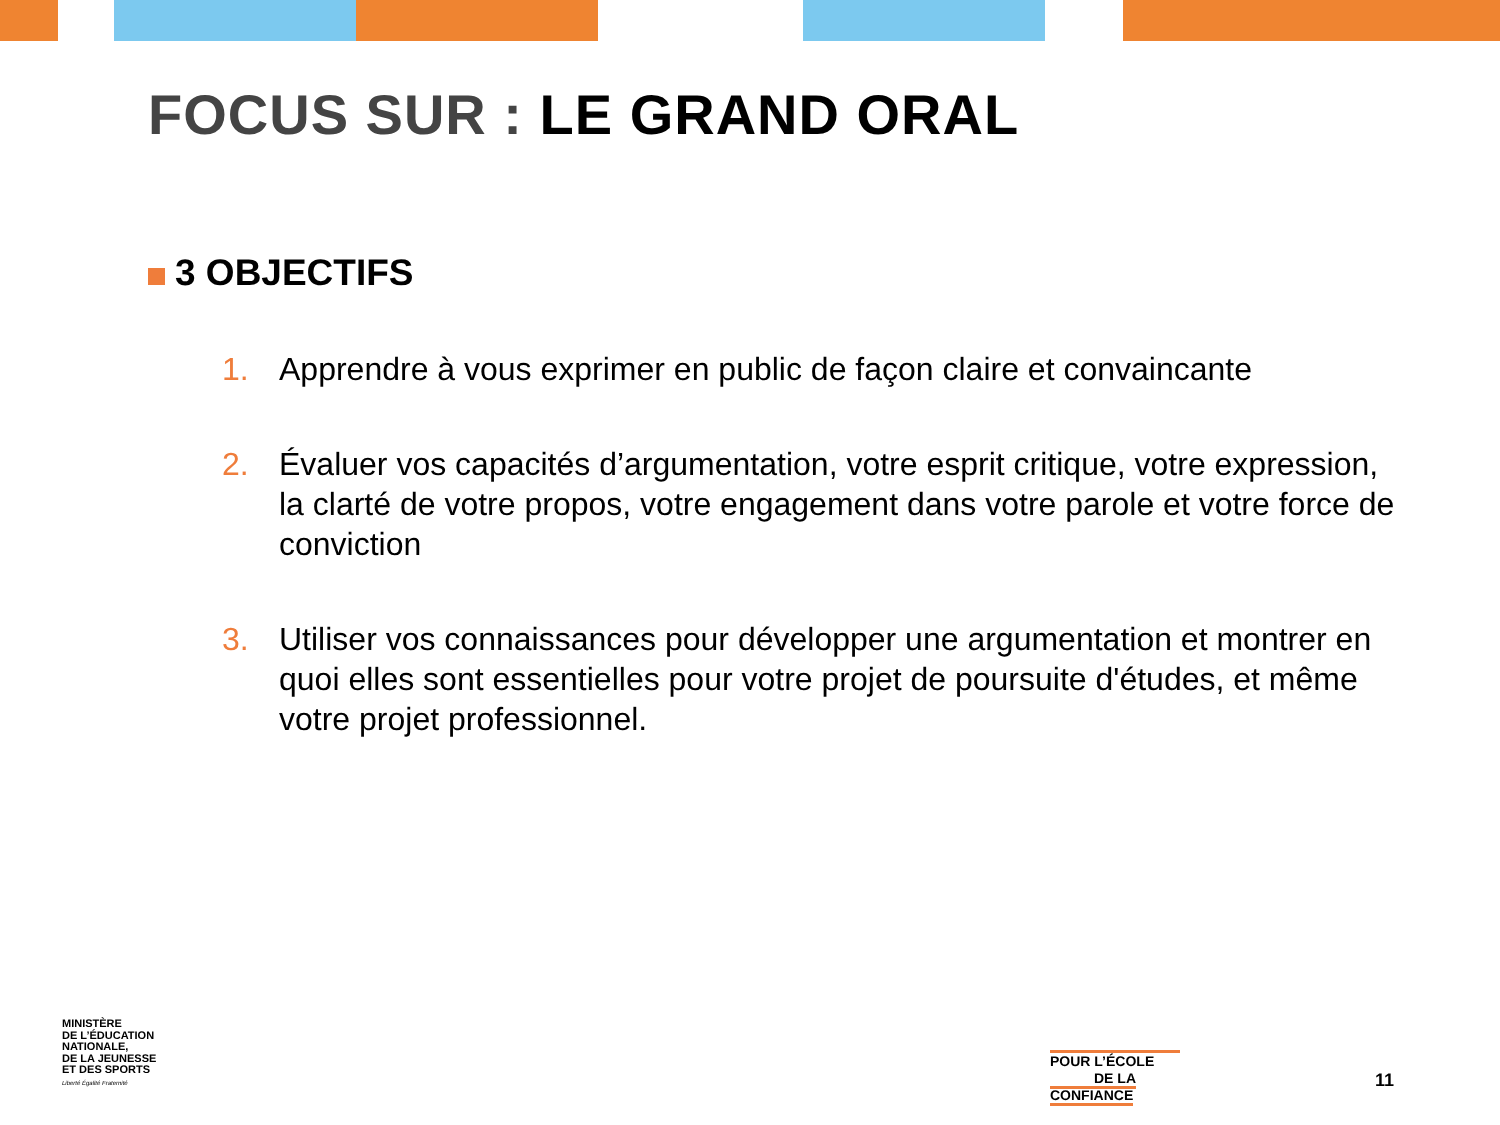FOCUS SUR : LE GRAND ORAL
3 OBJECTIFS
1. Apprendre à vous exprimer en public de façon claire et convaincante
2. Évaluer vos capacités d’argumentation, votre esprit critique, votre expression, la clarté de votre propos, votre engagement dans votre parole et votre force de conviction
3. Utiliser vos connaissances pour développer une argumentation et montrer en quoi elles sont essentielles pour votre projet de poursuite d'études, et même votre projet professionnel.
MINISTÈRE
DE L’ÉDUCATION
NATIONALE,
DE LA JEUNESSE
ET DES SPORTS
Liberté Égalité Fraternité
POUR L’ÉCOLE
DE LA CONFIANCE
11